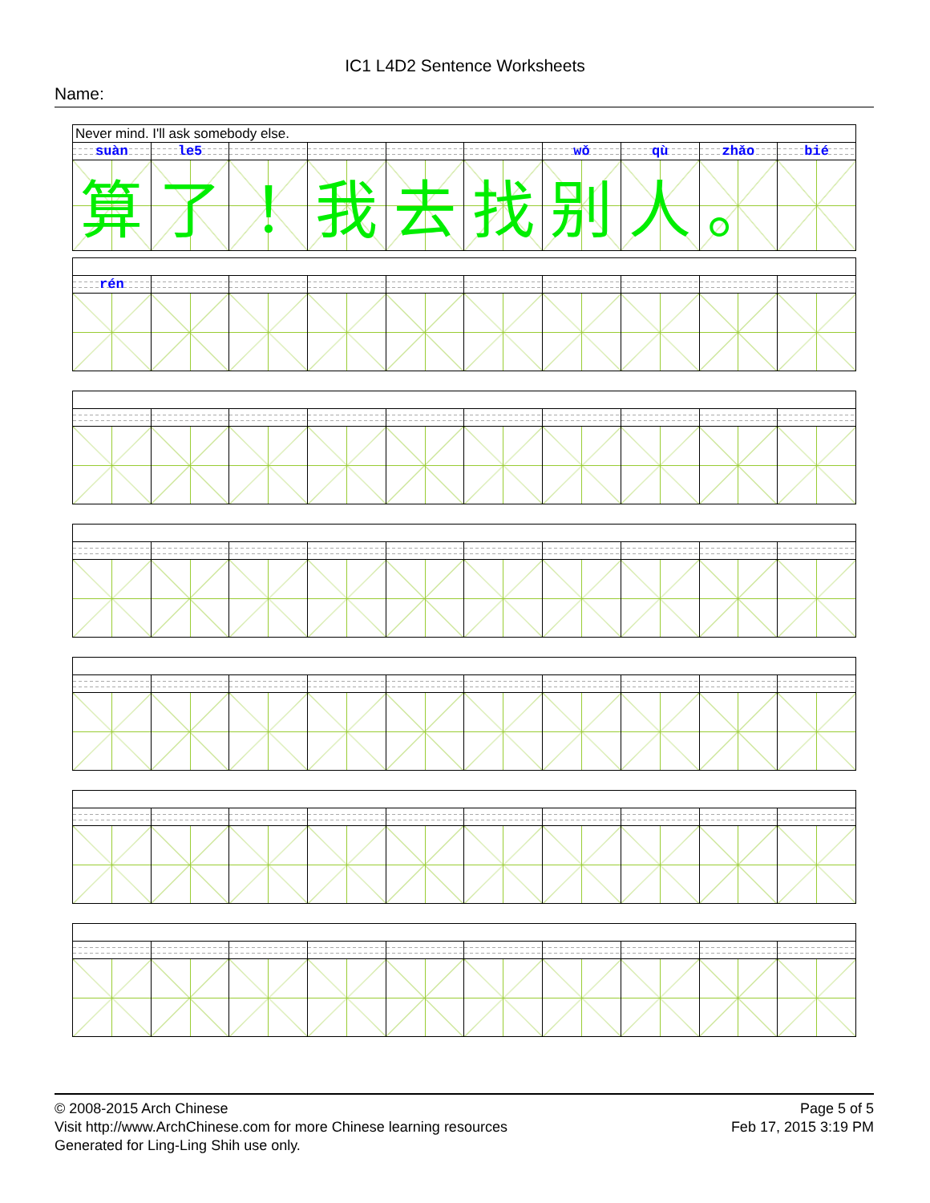IC1 L4D2 Sentence Worksheets
Name:
| Never mind. I'll ask somebody else. | | | | | | | | | |
| suàn | le5 | | | | | wǒ | qù | zhǎo | bié |
| 算 | 了 | ！ | 我 | 去 | 找 | 别 | 人 | 。 | |
| rén | | | | | | | | | |
© 2008-2015 Arch Chinese
Visit http://www.ArchChinese.com for more Chinese learning resources
Generated for Ling-Ling Shih use only.
Page 5 of 5
Feb 17, 2015 3:19 PM